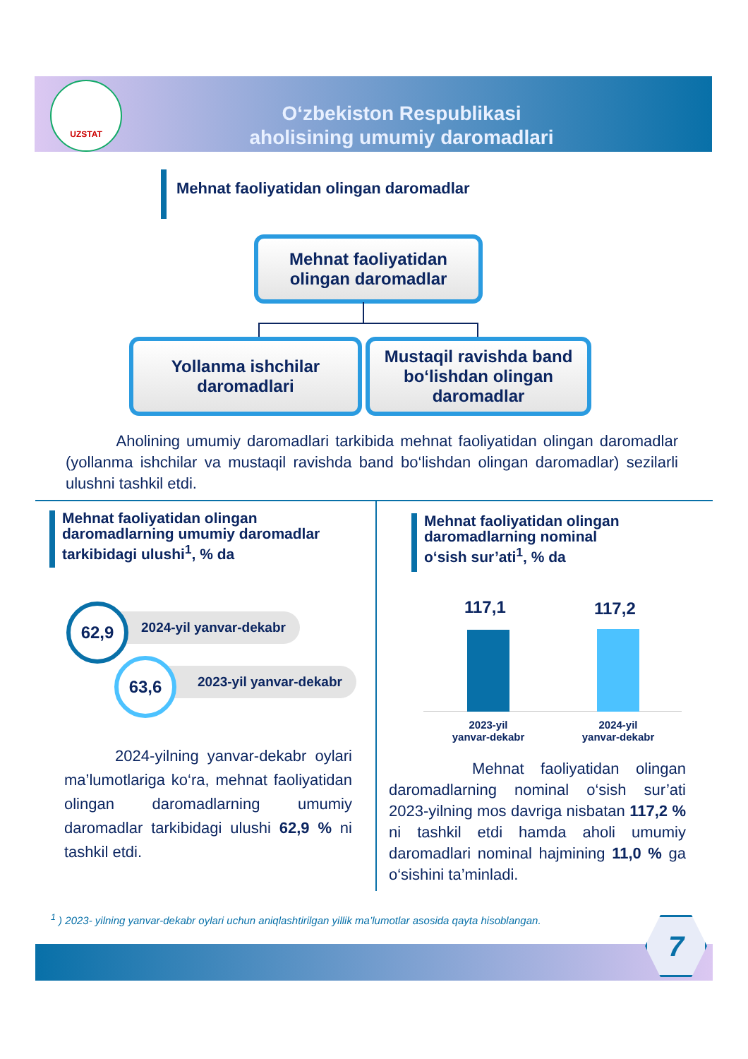UZSTAT
O‘zbekiston Respublikasi
aholisining umumiy daromadlari
Mehnat faoliyatidan olingan daromadlar
Mehnat faoliyatidan
olingan daromadlar
Yollanma ishchilar
daromadlari
Mustaqil ravishda band bo‘lishdan olingan daromadlar
Aholining umumiy daromadlari tarkibida mehnat faoliyatidan olingan daromadlar (yollanma ishchilar va mustaqil ravishda band bo‘lishdan olingan daromadlar) sezilarli ulushni tashkil etdi.
Mehnat faoliyatidan olingan
daromadlarning umumiy daromadlar
tarkibidagi ulushi<sup>1</sup>, % da
2024-yil yanvar-dekabr
62,9
2023-yil yanvar-dekabr
63,6
2024-yilning yanvar-dekabr oylari ma’lumotlariga ko‘ra, mehnat faoliyatidan olingan daromadlarning umumiy daromadlar tarkibidagi ulushi 62,9 % ni tashkil etdi.
Mehnat faoliyatidan olingan
daromadlarning nominal
o‘sish sur’ati<sup>1</sup>, % da
117,1 117,2
2023-yil
yanvar-dekabr
2024-yil
yanvar-dekabr
Mehnat faoliyatidan olingan daromadlarning nominal o‘sish sur’ati 2023-yilning mos davriga nisbatan 117,2 % ni tashkil etdi hamda aholi umumiy daromadlari nominal hajmining 11,0 % ga o‘sishini ta’minladi.
<sup>1</sup> ) 2023- yilning yanvar-dekabr oylari uchun aniqlashtirilgan yillik ma’lumotlar asosida qayta hisoblangan.
7